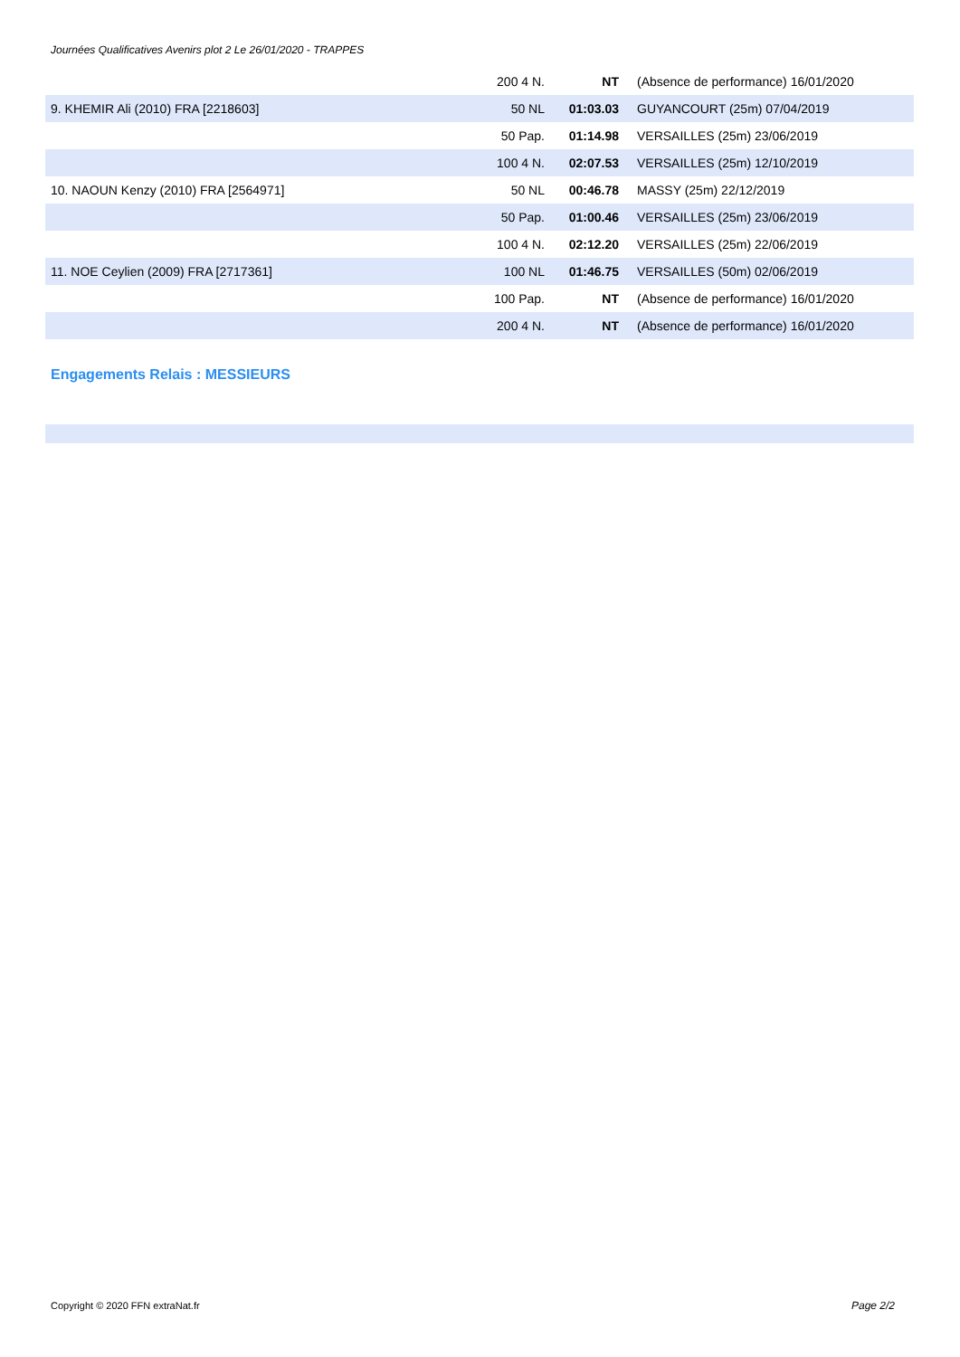Journées Qualificatives Avenirs plot 2 Le 26/01/2020 - TRAPPES
| | 200 4 N. | NT | (Absence de performance) 16/01/2020 |
| 9. KHEMIR Ali (2010) FRA [2218603] | 50 NL | 01:03.03 | GUYANCOURT (25m) 07/04/2019 |
| | 50 Pap. | 01:14.98 | VERSAILLES (25m) 23/06/2019 |
| | 100 4 N. | 02:07.53 | VERSAILLES (25m) 12/10/2019 |
| 10. NAOUN Kenzy (2010) FRA [2564971] | 50 NL | 00:46.78 | MASSY (25m) 22/12/2019 |
| | 50 Pap. | 01:00.46 | VERSAILLES (25m) 23/06/2019 |
| | 100 4 N. | 02:12.20 | VERSAILLES (25m) 22/06/2019 |
| 11. NOE Ceylien (2009) FRA [2717361] | 100 NL | 01:46.75 | VERSAILLES (50m) 02/06/2019 |
| | 100 Pap. | NT | (Absence de performance) 16/01/2020 |
| | 200 4 N. | NT | (Absence de performance) 16/01/2020 |
Engagements Relais : MESSIEURS
Copyright © 2020 FFN extraNat.fr
Page 2/2